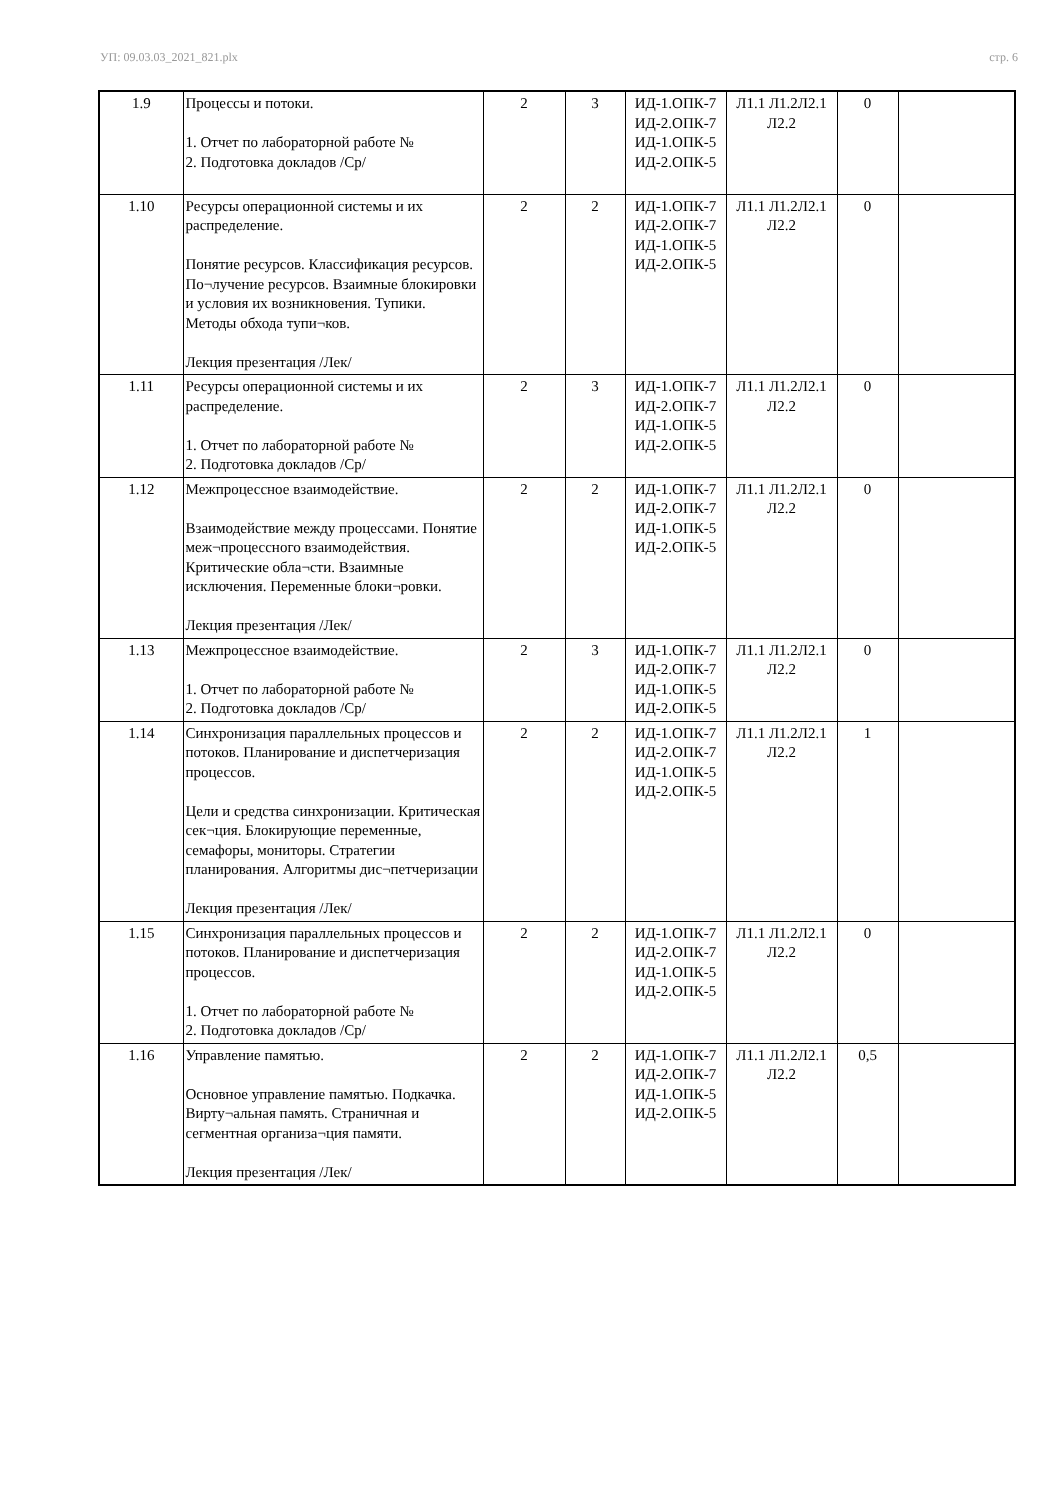УП: 09.03.03_2021_821.plx стр. 6
| 1.9 | Процессы и потоки. 1. Отчет по лабораторной работе № 2. Подготовка докладов /Ср/ | 2 | 3 | ИД-1.ОПК-7 ИД-2.ОПК-7 ИД-1.ОПК-5 ИД-2.ОПК-5 | Л1.1 Л1.2Л2.1 Л2.2 | 0 | |
| 1.10 | Ресурсы операционной системы и их распределение. Понятие ресурсов. Классификация ресурсов. По¬лучение ресурсов. Взаимные блокировки и условия их возникновения. Тупики. Методы обхода тупи¬ков. Лекция презентация /Лек/ | 2 | 2 | ИД-1.ОПК-7 ИД-2.ОПК-7 ИД-1.ОПК-5 ИД-2.ОПК-5 | Л1.1 Л1.2Л2.1 Л2.2 | 0 | |
| 1.11 | Ресурсы операционной системы и их распределение. 1. Отчет по лабораторной работе № 2. Подготовка докладов /Ср/ | 2 | 3 | ИД-1.ОПК-7 ИД-2.ОПК-7 ИД-1.ОПК-5 ИД-2.ОПК-5 | Л1.1 Л1.2Л2.1 Л2.2 | 0 | |
| 1.12 | Межпроцессное взаимодействие. Взаимодействие между процессами. Понятие меж¬процессного взаимодействия. Критические обла¬сти. Взаимные исключения. Переменные блоки¬ровки. Лекция презентация /Лек/ | 2 | 2 | ИД-1.ОПК-7 ИД-2.ОПК-7 ИД-1.ОПК-5 ИД-2.ОПК-5 | Л1.1 Л1.2Л2.1 Л2.2 | 0 | |
| 1.13 | Межпроцессное взаимодействие. 1. Отчет по лабораторной работе № 2. Подготовка докладов /Ср/ | 2 | 3 | ИД-1.ОПК-7 ИД-2.ОПК-7 ИД-1.ОПК-5 ИД-2.ОПК-5 | Л1.1 Л1.2Л2.1 Л2.2 | 0 | |
| 1.14 | Синхронизация параллельных процессов и потоков. Планирование и диспетчеризация процессов. Цели и средства синхронизации. Критическая сек¬ция. Блокирующие переменные, семафоры, мониторы. Стратегии планирования. Алгоритмы дис¬петчеризации Лекция презентация /Лек/ | 2 | 2 | ИД-1.ОПК-7 ИД-2.ОПК-7 ИД-1.ОПК-5 ИД-2.ОПК-5 | Л1.1 Л1.2Л2.1 Л2.2 | 1 | |
| 1.15 | Синхронизация параллельных процессов и потоков. Планирование и диспетчеризация процессов. 1. Отчет по лабораторной работе № 2. Подготовка докладов /Ср/ | 2 | 2 | ИД-1.ОПК-7 ИД-2.ОПК-7 ИД-1.ОПК-5 ИД-2.ОПК-5 | Л1.1 Л1.2Л2.1 Л2.2 | 0 | |
| 1.16 | Управление памятью. Основное управление памятью. Подкачка. Вирту¬альная память. Страничная и сегментная организа¬ция памяти. Лекция презентация /Лек/ | 2 | 2 | ИД-1.ОПК-7 ИД-2.ОПК-7 ИД-1.ОПК-5 ИД-2.ОПК-5 | Л1.1 Л1.2Л2.1 Л2.2 | 0,5 | |